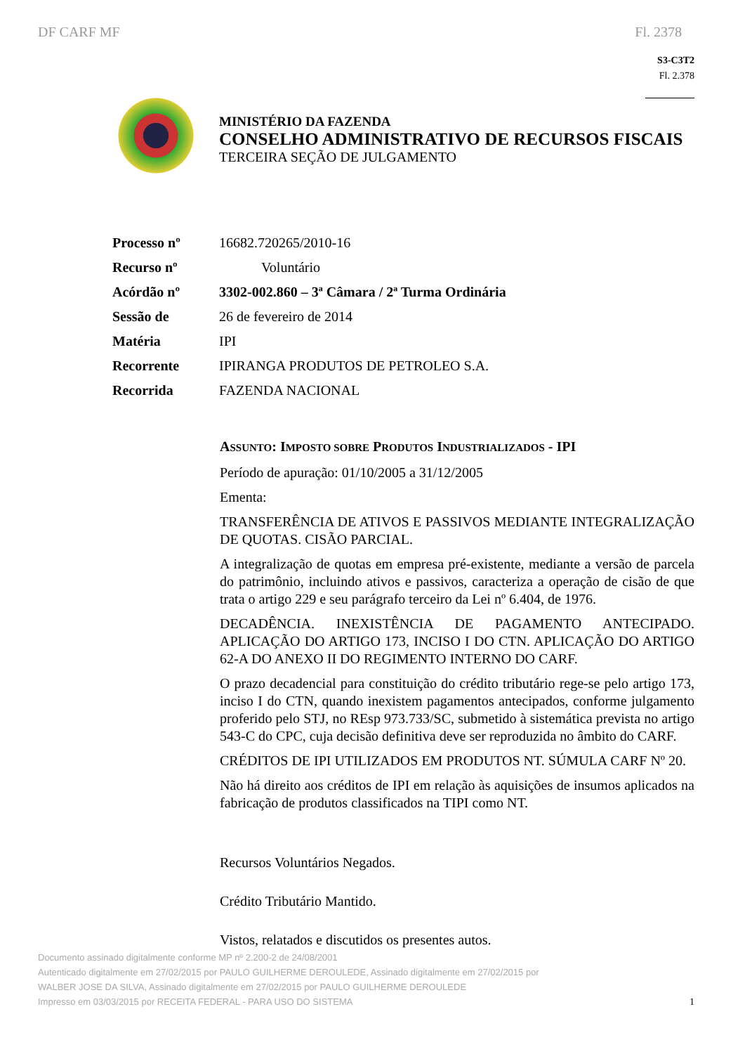DF CARF MF Fl. 2378
S3-C3T2
Fl. 2.378
MINISTÉRIO DA FAZENDA
CONSELHO ADMINISTRATIVO DE RECURSOS FISCAIS
TERCEIRA SEÇÃO DE JULGAMENTO
| Processo nº | 16682.720265/2010-16 |
| Recurso nº | Voluntário |
| Acórdão nº | 3302-002.860 – 3ª Câmara / 2ª Turma Ordinária |
| Sessão de | 26 de fevereiro de 2014 |
| Matéria | IPI |
| Recorrente | IPIRANGA PRODUTOS DE PETROLEO S.A. |
| Recorrida | FAZENDA NACIONAL |
ASSUNTO: IMPOSTO SOBRE PRODUTOS INDUSTRIALIZADOS - IPI
Período de apuração: 01/10/2005 a 31/12/2005
Ementa:
TRANSFERÊNCIA DE ATIVOS E PASSIVOS MEDIANTE INTEGRALIZAÇÃO DE QUOTAS. CISÃO PARCIAL.
A integralização de quotas em empresa pré-existente, mediante a versão de parcela do patrimônio, incluindo ativos e passivos, caracteriza a operação de cisão de que trata o artigo 229 e seu parágrafo terceiro da Lei nº 6.404, de 1976.
DECADÊNCIA. INEXISTÊNCIA DE PAGAMENTO ANTECIPADO. APLICAÇÃO DO ARTIGO 173, INCISO I DO CTN. APLICAÇÃO DO ARTIGO 62-A DO ANEXO II DO REGIMENTO INTERNO DO CARF.
O prazo decadencial para constituição do crédito tributário rege-se pelo artigo 173, inciso I do CTN, quando inexistem pagamentos antecipados, conforme julgamento proferido pelo STJ, no REsp 973.733/SC, submetido à sistemática prevista no artigo 543-C do CPC, cuja decisão definitiva deve ser reproduzida no âmbito do CARF.
CRÉDITOS DE IPI UTILIZADOS EM PRODUTOS NT. SÚMULA CARF Nº 20.
Não há direito aos créditos de IPI em relação às aquisições de insumos aplicados na fabricação de produtos classificados na TIPI como NT.
Recursos Voluntários Negados.
Crédito Tributário Mantido.
Vistos, relatados e discutidos os presentes autos.
Documento assinado digitalmente conforme MP nº 2.200-2 de 24/08/2001
Autenticado digitalmente em 27/02/2015 por PAULO GUILHERME DEROULEDE, Assinado digitalmente em 27/02/2015 por WALBER JOSE DA SILVA, Assinado digitalmente em 27/02/2015 por PAULO GUILHERME DEROULEDE
Impresso em 03/03/2015 por RECEITA FEDERAL - PARA USO DO SISTEMA
1